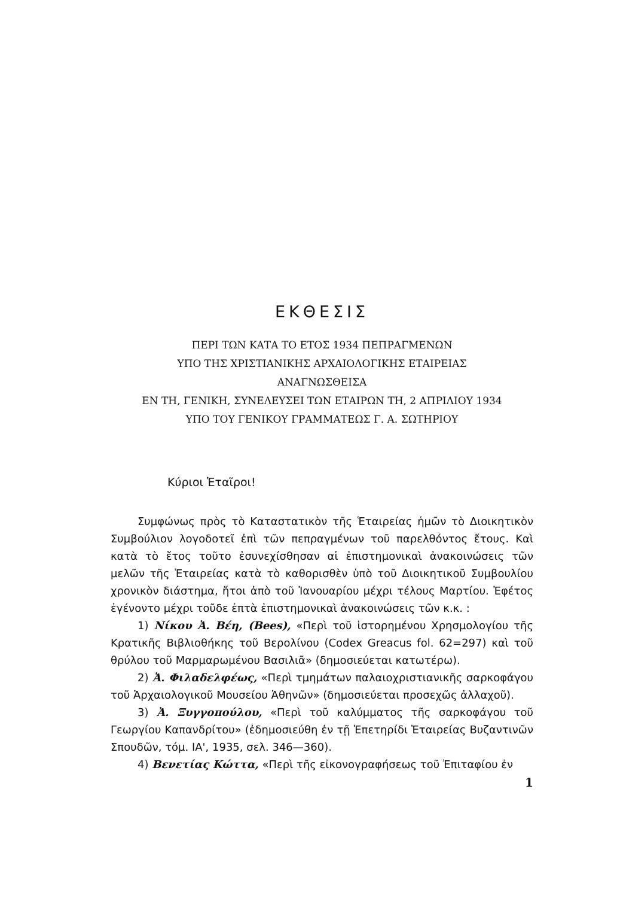ΕΚΘΕΣΙΣ
ΠΕΡΙ ΤΩΝ ΚΑΤΑ ΤΟ ΕΤΟΣ 1934 ΠΕΠΡΑΓΜΕΝΩΝ
ΥΠΟ ΤΗΣ ΧΡΙΣΤΙΑΝΙΚΗΣ ΑΡΧΑΙΟΛΟΓΙΚΗΣ ΕΤΑΙΡΕΙΑΣ
ΑΝΑΓΝΩΣΘΕΙΣΑ
ΕΝ ΤΗ, ΓΕΝΙΚΗ, ΣΥΝΕΛΕΥΣΕΙ ΤΩΝ ΕΤΑΙΡΩΝ ΤΗ, 2 ΑΠΡΙΛΙΟΥ 1934
ΥΠΟ ΤΟΥ ΓΕΝΙΚΟΥ ΓΡΑΜΜΑΤΕΩΣ Γ. Α. ΣΩΤΗΡΙΟΥ
Κύριοι Ἑταῖροι!
Συμφώνως πρὸς τὸ Καταστατικὸν τῆς Ἑταιρείας ἡμῶν τὸ Διοικητικὸν Συμβούλιον λογοδοτεῖ ἐπὶ τῶν πεπραγμένων τοῦ παρελθόντος ἔτους. Καὶ κατὰ τὸ ἔτος τοῦτο ἐσυνεχίσθησαν αἱ ἐπιστημονικαὶ ἀνακοινώσεις τῶν μελῶν τῆς Ἑταιρείας κατὰ τὸ καθορισθὲν ὑπὸ τοῦ Διοικητικοῦ Συμβουλίου χρονικὸν διάστημα, ἤτοι ἀπὸ τοῦ Ἰανουαρίου μέχρι τέλους Μαρτίου. Ἐφέτος ἐγένοντο μέχρι τοῦδε ἑπτὰ ἐπιστημονικαὶ ἀνακοινώσεις τῶν κ.κ. :
1) Νίκου Ἀ. Βέη, (Bees), «Περὶ τοῦ ἱστορημένου Χρησμολογίου τῆς Κρατικῆς Βιβλιοθήκης τοῦ Βερολίνου (Codex Greacus fol. 62=297) καὶ τοῦ θρύλου τοῦ Μαρμαρωμένου Βασιλιᾶ» (δημοσιεύεται κατωτέρω).
2) Ἀ. Φιλαδελφέως, «Περὶ τμημάτων παλαιοχριστιανικῆς σαρκοφάγου τοῦ Ἀρχαιολογικοῦ Μουσείου Ἀθηνῶν» (δημοσιεύεται προσεχῶς ἀλλαχοῦ).
3) Ἀ. Ξυγγοπούλου, «Περὶ τοῦ καλύμματος τῆς σαρκοφάγου τοῦ Γεωργίου Καπανδρίτου» (ἐδημοσιεύθη ἐν τῇ Ἐπετηρίδι Ἑταιρείας Βυζαντινῶν Σπουδῶν, τόμ. ΙΑ', 1935, σελ. 346—360).
4) Βενετίας Κώττα, «Περὶ τῆς εἰκονογραφήσεως τοῦ Ἐπιταφίου ἐν
1